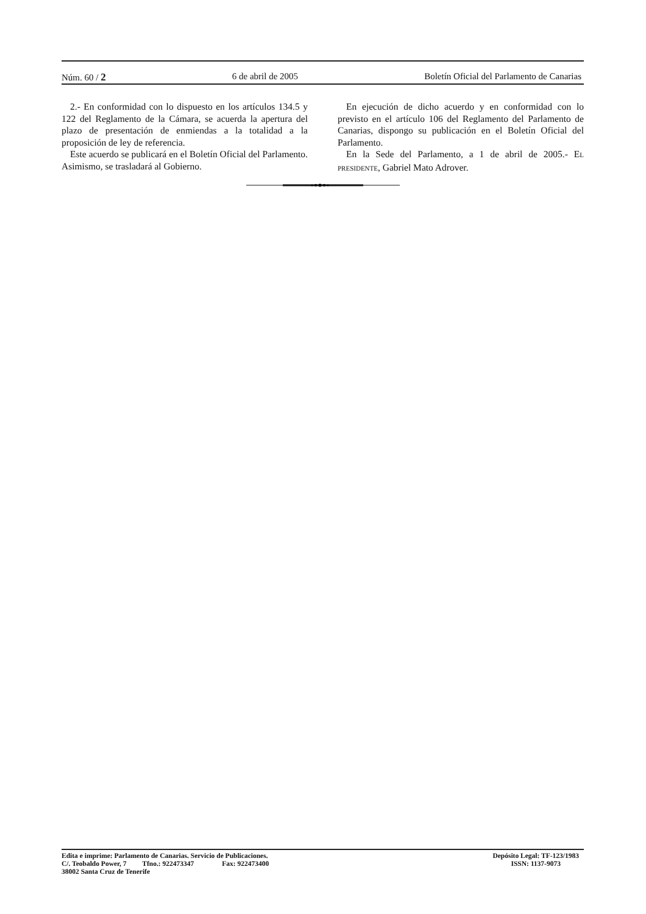Núm. 60 / 2 6 de abril de 2005 Boletín Oficial del Parlamento de Canarias
2.- En conformidad con lo dispuesto en los artículos 134.5 y 122 del Reglamento de la Cámara, se acuerda la apertura del plazo de presentación de enmiendas a la totalidad a la proposición de ley de referencia.
Este acuerdo se publicará en el Boletín Oficial del Parlamento. Asimismo, se trasladará al Gobierno.
En ejecución de dicho acuerdo y en conformidad con lo previsto en el artículo 106 del Reglamento del Parlamento de Canarias, dispongo su publicación en el Boletín Oficial del Parlamento.
En la Sede del Parlamento, a 1 de abril de 2005.- EL PRESIDENTE, Gabriel Mato Adrover.
Edita e imprime: Parlamento de Canarias. Servicio de Publicaciones.
C/. Teobaldo Power, 7 Tfno.: 922473347 Fax: 922473400
38002 Santa Cruz de Tenerife
Depósito Legal: TF-123/1983
ISSN: 1137-9073